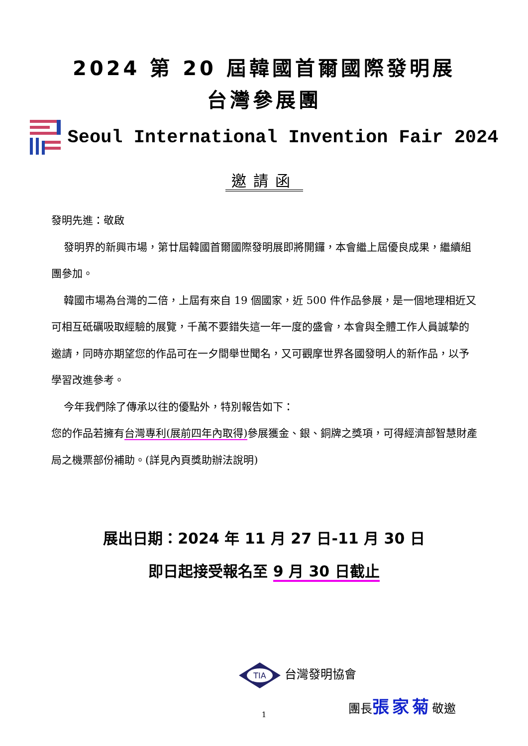2024 第 20 屆韓國首爾國際發明展
台灣參展團
Seoul International Invention Fair 2024
邀請函
發明先進：敬啟
發明界的新興市場，第廿屆韓國首爾國際發明展即將開鑼，本會繼上屆優良成果，繼續組團參加。
韓國市場為台灣的二倍，上屆有來自 19 個國家，近 500 件作品參展，是一個地理相近又可相互砥礪吸取經驗的展覽，千萬不要錯失這一年一度的盛會，本會與全體工作人員誠摯的邀請，同時亦期望您的作品可在一夕間舉世聞名，又可觀摩世界各國發明人的新作品，以予學習改進參考。
今年我們除了傳承以往的優點外，特別報告如下：
您的作品若擁有台灣專利(展前四年內取得) 參展獲金、銀、銅牌之獎項，可得經濟部智慧財產局之機票部份補助。(詳見內頁獎助辦法說明)
展出日期：2024 年 11 月 27 日-11 月 30 日
即日起接受報名至 9 月 30 日截止
TIA
台灣發明協會
團長張家菊敬邀
1